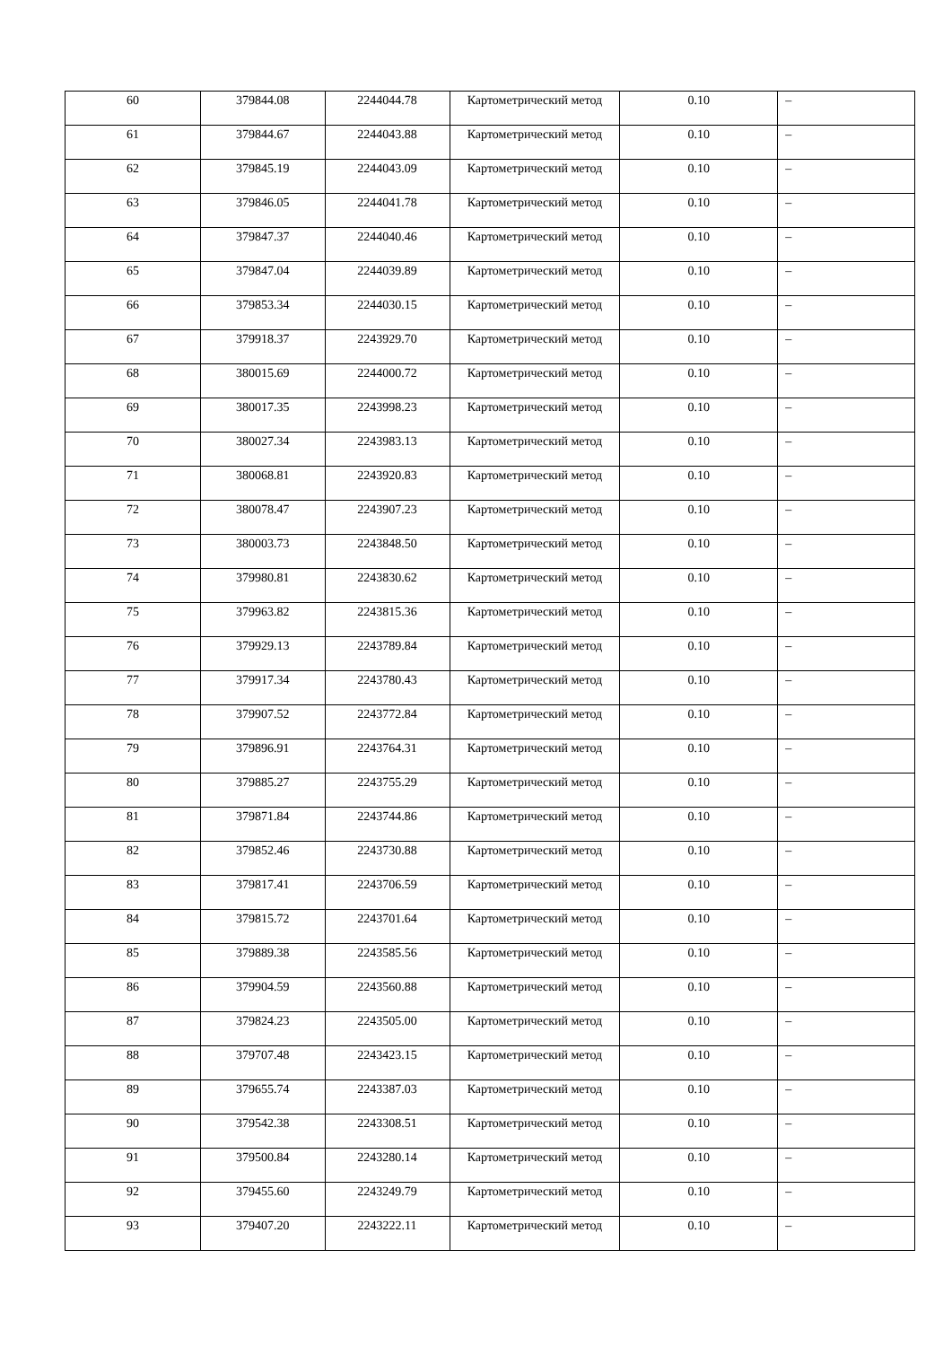| 60 | 379844.08 | 2244044.78 | Картометрический метод | 0.10 | – |
| 61 | 379844.67 | 2244043.88 | Картометрический метод | 0.10 | – |
| 62 | 379845.19 | 2244043.09 | Картометрический метод | 0.10 | – |
| 63 | 379846.05 | 2244041.78 | Картометрический метод | 0.10 | – |
| 64 | 379847.37 | 2244040.46 | Картометрический метод | 0.10 | – |
| 65 | 379847.04 | 2244039.89 | Картометрический метод | 0.10 | – |
| 66 | 379853.34 | 2244030.15 | Картометрический метод | 0.10 | – |
| 67 | 379918.37 | 2243929.70 | Картометрический метод | 0.10 | – |
| 68 | 380015.69 | 2244000.72 | Картометрический метод | 0.10 | – |
| 69 | 380017.35 | 2243998.23 | Картометрический метод | 0.10 | – |
| 70 | 380027.34 | 2243983.13 | Картометрический метод | 0.10 | – |
| 71 | 380068.81 | 2243920.83 | Картометрический метод | 0.10 | – |
| 72 | 380078.47 | 2243907.23 | Картометрический метод | 0.10 | – |
| 73 | 380003.73 | 2243848.50 | Картометрический метод | 0.10 | – |
| 74 | 379980.81 | 2243830.62 | Картометрический метод | 0.10 | – |
| 75 | 379963.82 | 2243815.36 | Картометрический метод | 0.10 | – |
| 76 | 379929.13 | 2243789.84 | Картометрический метод | 0.10 | – |
| 77 | 379917.34 | 2243780.43 | Картометрический метод | 0.10 | – |
| 78 | 379907.52 | 2243772.84 | Картометрический метод | 0.10 | – |
| 79 | 379896.91 | 2243764.31 | Картометрический метод | 0.10 | – |
| 80 | 379885.27 | 2243755.29 | Картометрический метод | 0.10 | – |
| 81 | 379871.84 | 2243744.86 | Картометрический метод | 0.10 | – |
| 82 | 379852.46 | 2243730.88 | Картометрический метод | 0.10 | – |
| 83 | 379817.41 | 2243706.59 | Картометрический метод | 0.10 | – |
| 84 | 379815.72 | 2243701.64 | Картометрический метод | 0.10 | – |
| 85 | 379889.38 | 2243585.56 | Картометрический метод | 0.10 | – |
| 86 | 379904.59 | 2243560.88 | Картометрический метод | 0.10 | – |
| 87 | 379824.23 | 2243505.00 | Картометрический метод | 0.10 | – |
| 88 | 379707.48 | 2243423.15 | Картометрический метод | 0.10 | – |
| 89 | 379655.74 | 2243387.03 | Картометрический метод | 0.10 | – |
| 90 | 379542.38 | 2243308.51 | Картометрический метод | 0.10 | – |
| 91 | 379500.84 | 2243280.14 | Картометрический метод | 0.10 | – |
| 92 | 379455.60 | 2243249.79 | Картометрический метод | 0.10 | – |
| 93 | 379407.20 | 2243222.11 | Картометрический метод | 0.10 | – |